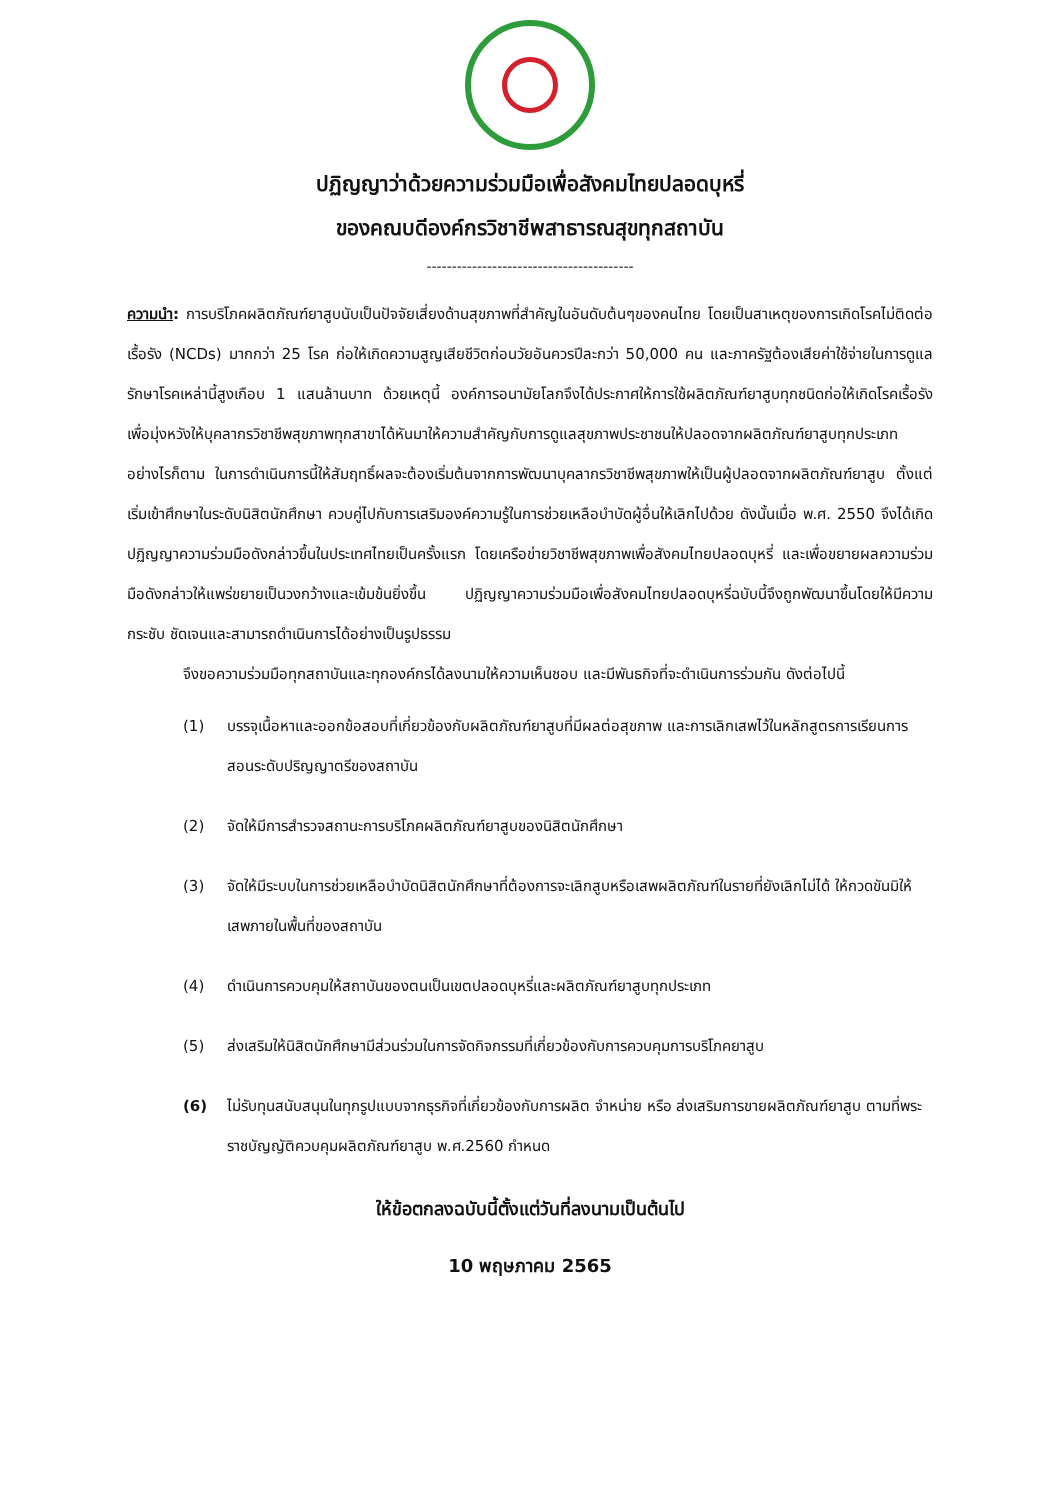ปฏิญญาว่าด้วยความร่วมมือเพื่อสังคมไทยปลอดบุหรี่
ของคณบดีองค์กรวิชาชีพสาธารณสุขทุกสถาบัน
-----------------------------------------
ความนำ: การบริโภคผลิตภัณฑ์ยาสูบนับเป็นปัจจัยเสี่ยงด้านสุขภาพที่สำคัญในอันดับต้นๆของคนไทย โดยเป็นสาเหตุของการเกิดโรคไม่ติดต่อเรื้อรัง (NCDs) มากกว่า 25 โรค ก่อให้เกิดความสูญเสียชีวิตก่อนวัยอันควรปีละกว่า 50,000 คน และภาครัฐต้องเสียค่าใช้จ่ายในการดูแลรักษาโรคเหล่านี้สูงเกือบ 1 แสนล้านบาท ด้วยเหตุนี้ องค์การอนามัยโลกจึงได้ประกาศให้การใช้ผลิตภัณฑ์ยาสูบทุกชนิดก่อให้เกิดโรคเรื้อรัง เพื่อมุ่งหวังให้บุคลากรวิชาชีพสุขภาพทุกสาขาได้หันมาให้ความสำคัญกับการดูแลสุขภาพประชาชนให้ปลอดจากผลิตภัณฑ์ยาสูบทุกประเภท อย่างไรก็ตาม ในการดำเนินการนี้ให้สัมฤทธิ์ผลจะต้องเริ่มต้นจากการพัฒนาบุคลากรวิชาชีพสุขภาพให้เป็นผู้ปลอดจากผลิตภัณฑ์ยาสูบ ตั้งแต่เริ่มเข้าศึกษาในระดับนิสิตนักศึกษา ควบคู่ไปกับการเสริมองค์ความรู้ในการช่วยเหลือบำบัดผู้อื่นให้เลิกไปด้วย ดังนั้นเมื่อ พ.ศ. 2550 จึงได้เกิดปฏิญญาความร่วมมือดังกล่าวขึ้นในประเทศไทยเป็นครั้งแรก โดยเครือข่ายวิชาชีพสุขภาพเพื่อสังคมไทยปลอดบุหรี่ และเพื่อขยายผลความร่วมมือดังกล่าวให้แพร่ขยายเป็นวงกว้างและเข้มข้นยิ่งขึ้น ปฏิญญาความร่วมมือเพื่อสังคมไทยปลอดบุหรี่ฉบับนี้จึงถูกพัฒนาขึ้นโดยให้มีความกระชับ ชัดเจนและสามารถดำเนินการได้อย่างเป็นรูปธรรม
จึงขอความร่วมมือทุกสถาบันและทุกองค์กรได้ลงนามให้ความเห็นชอบ และมีพันธกิจที่จะดำเนินการร่วมกัน ดังต่อไปนี้
(1) บรรจุเนื้อหาและออกข้อสอบที่เกี่ยวข้องกับผลิตภัณฑ์ยาสูบที่มีผลต่อสุขภาพ และการเลิกเสพไว้ในหลักสูตรการเรียนการสอนระดับปริญญาตรีของสถาบัน
(2) จัดให้มีการสำรวจสถานะการบริโภคผลิตภัณฑ์ยาสูบของนิสิตนักศึกษา
(3) จัดให้มีระบบในการช่วยเหลือบำบัดนิสิตนักศึกษาที่ต้องการจะเลิกสูบหรือเสพผลิตภัณฑ์ในรายที่ยังเลิกไม่ได้ ให้กวดขันมิให้เสพภายในพื้นที่ของสถาบัน
(4) ดำเนินการควบคุมให้สถาบันของตนเป็นเขตปลอดบุหรี่และผลิตภัณฑ์ยาสูบทุกประเภท
(5) ส่งเสริมให้นิสิตนักศึกษามีส่วนร่วมในการจัดกิจกรรมที่เกี่ยวข้องกับการควบคุมการบริโภคยาสูบ
(6) ไม่รับทุนสนับสนุนในทุกรูปแบบจากธุรกิจที่เกี่ยวข้องกับการผลิต จำหน่าย หรือ ส่งเสริมการขายผลิตภัณฑ์ยาสูบ ตามที่พระราชบัญญัติควบคุมผลิตภัณฑ์ยาสูบ พ.ศ.2560 กำหนด
ให้ข้อตกลงฉบับนี้ตั้งแต่วันที่ลงนามเป็นต้นไป
10 พฤษภาคม 2565